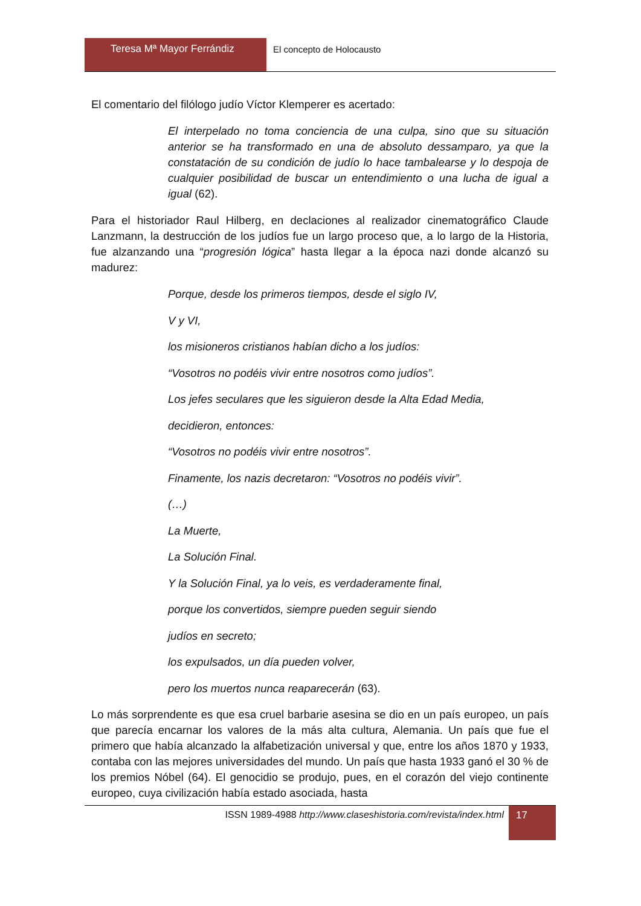Teresa Mª Mayor Ferrándiz El concepto de Holocausto
El comentario del filólogo judío Víctor Klemperer es acertado:
El interpelado no toma conciencia de una culpa, sino que su situación anterior se ha transformado en una de absoluto dessamparo, ya que la constatación de su condición de judío lo hace tambalearse y lo despoja de cualquier posibilidad de buscar un entendimiento o una lucha de igual a igual (62).
Para el historiador Raul Hilberg, en declaciones al realizador cinematográfico Claude Lanzmann, la destrucción de los judíos fue un largo proceso que, a lo largo de la Historia, fue alzanzando una “progresión lógica” hasta llegar a la época nazi donde alcanzó su madurez:
Porque, desde los primeros tiempos, desde el siglo IV,
V y VI,
los misioneros cristianos habían dicho a los judíos:
“Vosotros no podéis vivir entre nosotros como judíos”.
Los jefes seculares que les siguieron desde la Alta Edad Media,
decidieron, entonces:
“Vosotros no podéis vivir entre nosotros”.
Finamente, los nazis decretaron: “Vosotros no podéis vivir”.
(…)
La Muerte,
La Solución Final.
Y la Solución Final, ya lo veis, es verdaderamente final,
porque los convertidos, siempre pueden seguir siendo
judíos en secreto;
los expulsados, un día pueden volver,
pero los muertos nunca reaparecerán (63).
Lo más sorprendente es que esa cruel barbarie asesina se dio en un país europeo, un país que parecía encarnar los valores de la más alta cultura, Alemania. Un país que fue el primero que había alcanzado la alfabetización universal y que, entre los años 1870 y 1933, contaba con las mejores universidades del mundo. Un país que hasta 1933 ganó el 30 % de los premios Nóbel (64). El genocidio se produjo, pues, en el corazón del viejo continente europeo, cuya civilización había estado asociada, hasta
ISSN 1989-4988 http://www.claseshistoria.com/revista/index.html
17